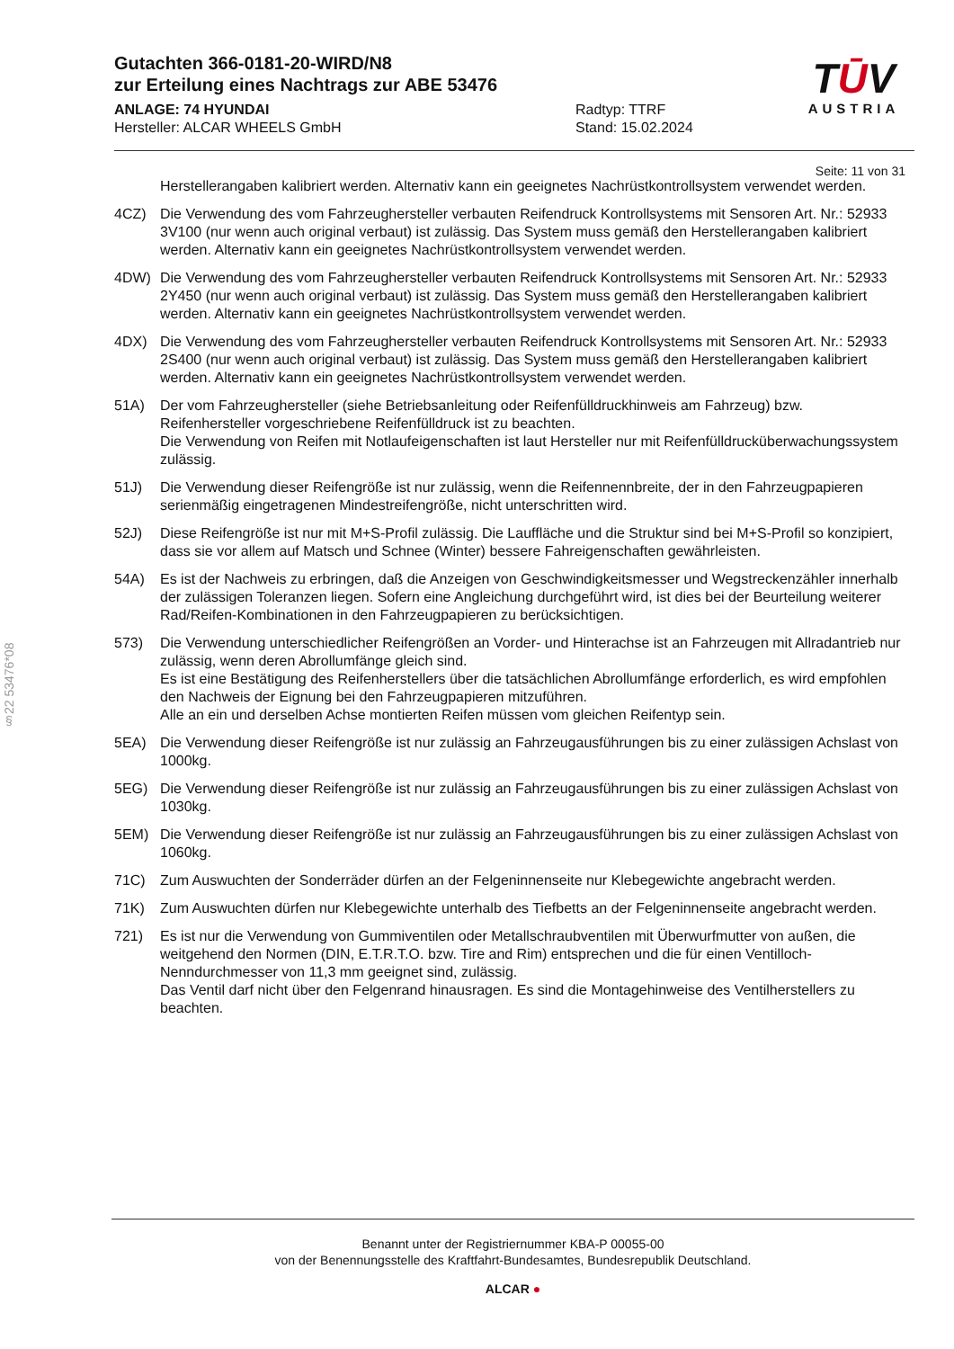§22 53476*08
Gutachten 366-0181-20-WIRD/N8
zur Erteilung eines Nachtrags zur ABE 53476
ANLAGE: 74 HYUNDAI
Hersteller: ALCAR WHEELS GmbH
Radtyp: TTRF
Stand: 15.02.2024
TŪV
AUSTRIA
Seite: 11 von 31
Herstellerangaben kalibriert werden. Alternativ kann ein geeignetes Nachrüstkontrollsystem verwendet werden.
4CZ) Die Verwendung des vom Fahrzeughersteller verbauten Reifendruck Kontrollsystems mit Sensoren Art. Nr.: 52933 3V100 (nur wenn auch original verbaut) ist zulässig. Das System muss gemäß den Herstellerangaben kalibriert werden. Alternativ kann ein geeignetes Nachrüstkontrollsystem verwendet werden.
4DW) Die Verwendung des vom Fahrzeughersteller verbauten Reifendruck Kontrollsystems mit Sensoren Art. Nr.: 52933 2Y450 (nur wenn auch original verbaut) ist zulässig. Das System muss gemäß den Herstellerangaben kalibriert werden. Alternativ kann ein geeignetes Nachrüstkontrollsystem verwendet werden.
4DX) Die Verwendung des vom Fahrzeughersteller verbauten Reifendruck Kontrollsystems mit Sensoren Art. Nr.: 52933 2S400 (nur wenn auch original verbaut) ist zulässig. Das System muss gemäß den Herstellerangaben kalibriert werden. Alternativ kann ein geeignetes Nachrüstkontrollsystem verwendet werden.
51A) Der vom Fahrzeughersteller (siehe Betriebsanleitung oder Reifenfülldruckhinweis am Fahrzeug) bzw. Reifenhersteller vorgeschriebene Reifenfülldruck ist zu beachten.
Die Verwendung von Reifen mit Notlaufeigenschaften ist laut Hersteller nur mit Reifenfülldrucküberwachungssystem zulässig.
51J) Die Verwendung dieser Reifengröße ist nur zulässig, wenn die Reifennennbreite, der in den Fahrzeugpapieren serienmäßig eingetragenen Mindestreifengröße, nicht unterschritten wird.
52J) Diese Reifengröße ist nur mit M+S-Profil zulässig. Die Lauffläche und die Struktur sind bei M+S-Profil so konzipiert, dass sie vor allem auf Matsch und Schnee (Winter) bessere Fahreigenschaften gewährleisten.
54A) Es ist der Nachweis zu erbringen, daß die Anzeigen von Geschwindigkeitsmesser und Wegstreckenzähler innerhalb der zulässigen Toleranzen liegen. Sofern eine Angleichung durchgeführt wird, ist dies bei der Beurteilung weiterer Rad/Reifen-Kombinationen in den Fahrzeugpapieren zu berücksichtigen.
573) Die Verwendung unterschiedlicher Reifengrößen an Vorder- und Hinterachse ist an Fahrzeugen mit Allradantrieb nur zulässig, wenn deren Abrollumfänge gleich sind.
Es ist eine Bestätigung des Reifenherstellers über die tatsächlichen Abrollumfänge erforderlich, es wird empfohlen den Nachweis der Eignung bei den Fahrzeugpapieren mitzuführen.
Alle an ein und derselben Achse montierten Reifen müssen vom gleichen Reifentyp sein.
5EA) Die Verwendung dieser Reifengröße ist nur zulässig an Fahrzeugausführungen bis zu einer zulässigen Achslast von 1000kg.
5EG) Die Verwendung dieser Reifengröße ist nur zulässig an Fahrzeugausführungen bis zu einer zulässigen Achslast von 1030kg.
5EM) Die Verwendung dieser Reifengröße ist nur zulässig an Fahrzeugausführungen bis zu einer zulässigen Achslast von 1060kg.
71C) Zum Auswuchten der Sonderräder dürfen an der Felgeninnenseite nur Klebegewichte angebracht werden.
71K) Zum Auswuchten dürfen nur Klebegewichte unterhalb des Tiefbetts an der Felgeninnenseite angebracht werden.
721) Es ist nur die Verwendung von Gummiventilen oder Metallschraubventilen mit Überwurfmutter von außen, die weitgehend den Normen (DIN, E.T.R.T.O. bzw. Tire and Rim) entsprechen und die für einen Ventilloch-Nenndurchmesser von 11,3 mm geeignet sind, zulässig.
Das Ventil darf nicht über den Felgenrand hinausragen. Es sind die Montagehinweise des Ventilherstellers zu beachten.
Benannt unter der Registriernummer KBA-P 00055-00
von der Benennungsstelle des Kraftfahrt-Bundesamtes, Bundesrepublik Deutschland.
ALCAR ●